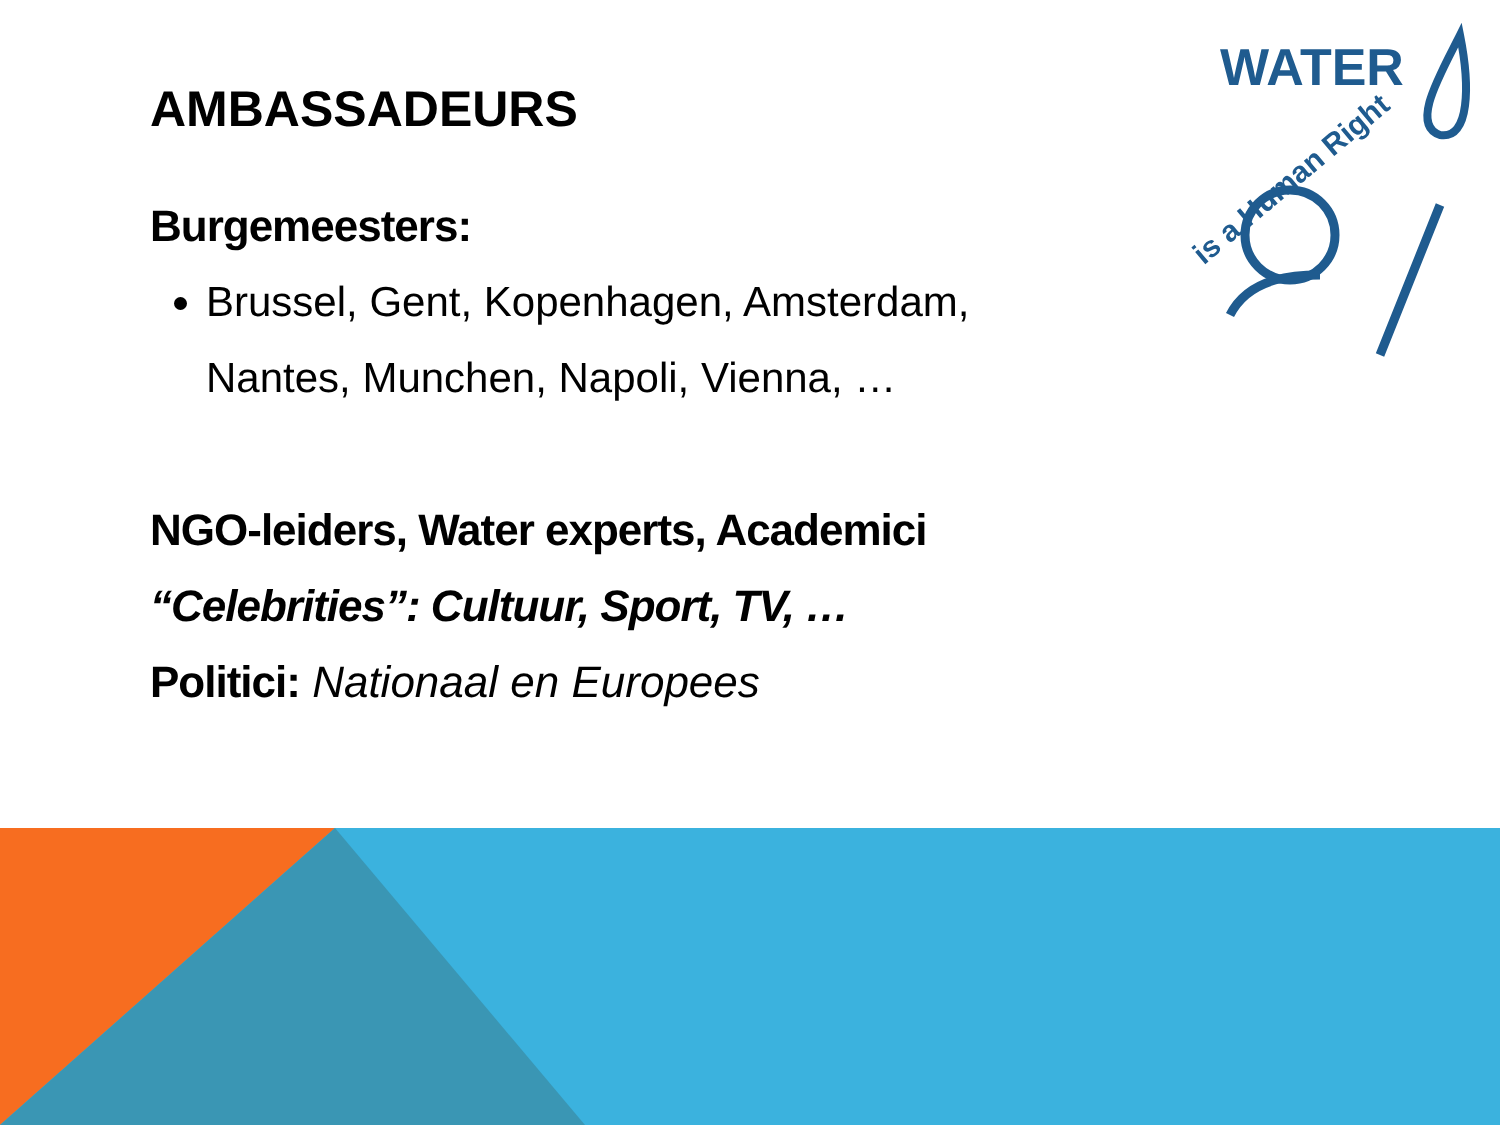AMBASSADEURS
Burgemeesters:
Brussel, Gent, Kopenhagen, Amsterdam, Nantes, Munchen, Napoli, Vienna, …
NGO-leiders, Water experts, Academici
“Celebrities”: Cultuur, Sport, TV, …
Politici: Nationaal en Europees
WATER
is a Human Right